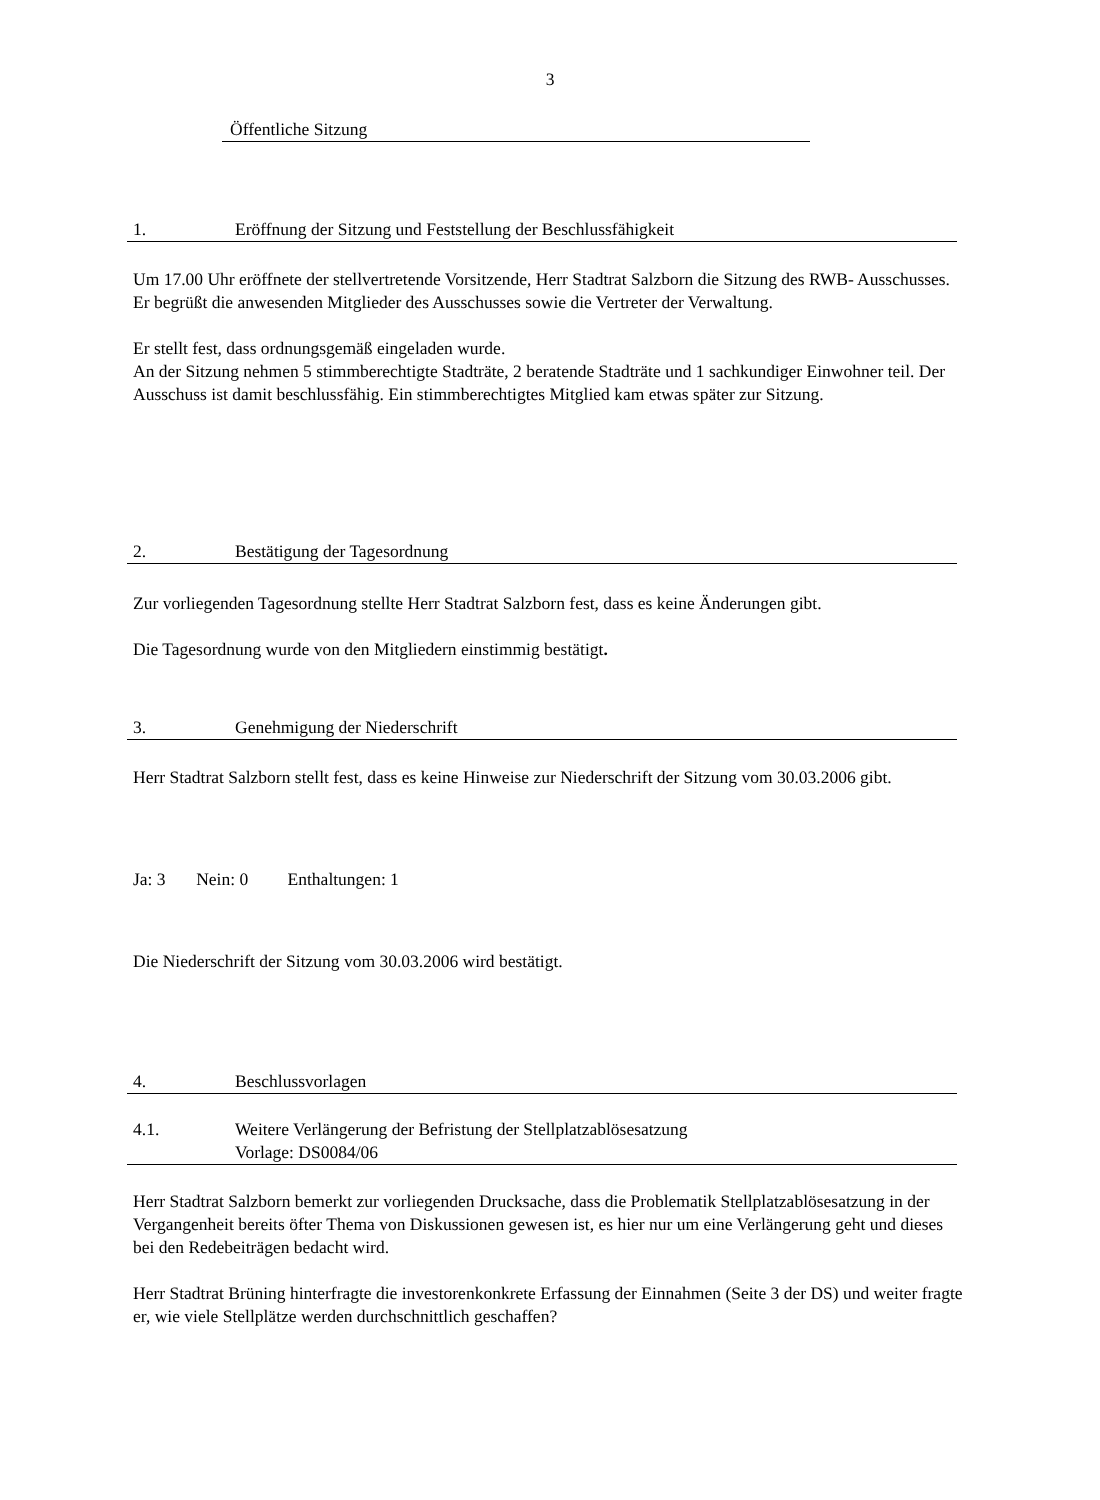3
Öffentliche Sitzung
1. Eröffnung der Sitzung und Feststellung der Beschlussfähigkeit
Um 17.00 Uhr eröffnete der stellvertretende Vorsitzende, Herr Stadtrat Salzborn die Sitzung des RWB- Ausschusses. Er begrüßt die anwesenden Mitglieder des Ausschusses sowie die Vertreter der Verwaltung.
Er stellt fest, dass ordnungsgemäß eingeladen wurde.
An der Sitzung nehmen 5 stimmberechtigte Stadträte, 2 beratende Stadträte und 1 sachkundiger Einwohner teil. Der Ausschuss ist damit beschlussfähig. Ein stimmberechtigtes Mitglied kam etwas später zur Sitzung.
2. Bestätigung der Tagesordnung
Zur vorliegenden Tagesordnung stellte Herr Stadtrat Salzborn fest, dass es keine Änderungen gibt.
Die Tagesordnung wurde von den Mitgliedern einstimmig bestätigt.
3. Genehmigung der Niederschrift
Herr Stadtrat Salzborn stellt fest, dass es keine Hinweise zur Niederschrift der Sitzung vom 30.03.2006 gibt.
Ja: 3 Nein: 0 Enthaltungen: 1
Die Niederschrift der Sitzung vom 30.03.2006 wird bestätigt.
4. Beschlussvorlagen
4.1. Weitere Verlängerung der Befristung der Stellplatzablösesatzung
Vorlage: DS0084/06
Herr Stadtrat Salzborn bemerkt zur vorliegenden Drucksache, dass die Problematik Stellplatzablösesatzung in der Vergangenheit bereits öfter Thema von Diskussionen gewesen ist, es hier nur um eine Verlängerung geht und dieses bei den Redebeiträgen bedacht wird.
Herr Stadtrat Brüning hinterfragte die investorenkonkrete Erfassung der Einnahmen (Seite 3 der DS) und weiter fragte er, wie viele Stellplätze werden durchschnittlich geschaffen?